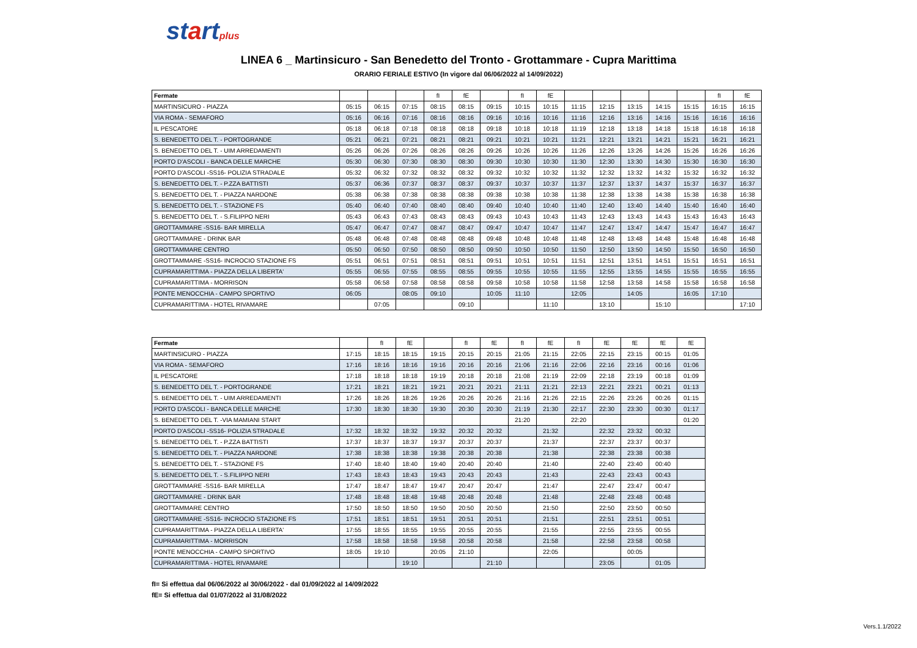startplus
LINEA 6 _ Martinsicuro - San Benedetto del Tronto - Grottammare - Cupra Marittima
ORARIO FERIALE ESTIVO (In vigore dal 06/06/2022 al 14/09/2022)
| Fermate | | | | fI | fE | | fI | fE | | | | | | fI | fE |
| --- | --- | --- | --- | --- | --- | --- | --- | --- | --- | --- | --- | --- | --- | --- | --- |
| MARTINSICURO - PIAZZA | 05:15 | 06:15 | 07:15 | 08:15 | 08:15 | 09:15 | 10:15 | 10:15 | 11:15 | 12:15 | 13:15 | 14:15 | 15:15 | 16:15 | 16:15 |
| VIA ROMA - SEMAFORO | 05:16 | 06:16 | 07:16 | 08:16 | 08:16 | 09:16 | 10:16 | 10:16 | 11:16 | 12:16 | 13:16 | 14:16 | 15:16 | 16:16 | 16:16 |
| IL PESCATORE | 05:18 | 06:18 | 07:18 | 08:18 | 08:18 | 09:18 | 10:18 | 10:18 | 11:19 | 12:18 | 13:18 | 14:18 | 15:18 | 16:18 | 16:18 |
| S. BENEDETTO DEL T. - PORTOGRANDE | 05:21 | 06:21 | 07:21 | 08:21 | 08:21 | 09:21 | 10:21 | 10:21 | 11:21 | 12:21 | 13:21 | 14:21 | 15:21 | 16:21 | 16:21 |
| S. BENEDETTO DEL T. - UIM ARREDAMENTI | 05:26 | 06:26 | 07:26 | 08:26 | 08:26 | 09:26 | 10:26 | 10:26 | 11:26 | 12:26 | 13:26 | 14:26 | 15:26 | 16:26 | 16:26 |
| PORTO D'ASCOLI - BANCA DELLE MARCHE | 05:30 | 06:30 | 07:30 | 08:30 | 08:30 | 09:30 | 10:30 | 10:30 | 11:30 | 12:30 | 13:30 | 14:30 | 15:30 | 16:30 | 16:30 |
| PORTO D'ASCOLI -SS16- POLIZIA STRADALE | 05:32 | 06:32 | 07:32 | 08:32 | 08:32 | 09:32 | 10:32 | 10:32 | 11:32 | 12:32 | 13:32 | 14:32 | 15:32 | 16:32 | 16:32 |
| S. BENEDETTO DEL T. - P.ZZA BATTISTI | 05:37 | 06:36 | 07:37 | 08:37 | 08:37 | 09:37 | 10:37 | 10:37 | 11:37 | 12:37 | 13:37 | 14:37 | 15:37 | 16:37 | 16:37 |
| S. BENEDETTO DEL T. - PIAZZA NARDONE | 05:38 | 06:38 | 07:38 | 08:38 | 08:38 | 09:38 | 10:38 | 10:38 | 11:38 | 12:38 | 13:38 | 14:38 | 15:38 | 16:38 | 16:38 |
| S. BENEDETTO DEL T. - STAZIONE FS | 05:40 | 06:40 | 07:40 | 08:40 | 08:40 | 09:40 | 10:40 | 10:40 | 11:40 | 12:40 | 13:40 | 14:40 | 15:40 | 16:40 | 16:40 |
| S. BENEDETTO DEL T. - S.FILIPPO NERI | 05:43 | 06:43 | 07:43 | 08:43 | 08:43 | 09:43 | 10:43 | 10:43 | 11:43 | 12:43 | 13:43 | 14:43 | 15:43 | 16:43 | 16:43 |
| GROTTAMMARE -SS16- BAR MIRELLA | 05:47 | 06:47 | 07:47 | 08:47 | 08:47 | 09:47 | 10:47 | 10:47 | 11:47 | 12:47 | 13:47 | 14:47 | 15:47 | 16:47 | 16:47 |
| GROTTAMMARE - DRINK BAR | 05:48 | 06:48 | 07:48 | 08:48 | 08:48 | 09:48 | 10:48 | 10:48 | 11:48 | 12:48 | 13:48 | 14:48 | 15:48 | 16:48 | 16:48 |
| GROTTAMMARE CENTRO | 05:50 | 06:50 | 07:50 | 08:50 | 08:50 | 09:50 | 10:50 | 10:50 | 11:50 | 12:50 | 13:50 | 14:50 | 15:50 | 16:50 | 16:50 |
| GROTTAMMARE -SS16- INCROCIO STAZIONE FS | 05:51 | 06:51 | 07:51 | 08:51 | 08:51 | 09:51 | 10:51 | 10:51 | 11:51 | 12:51 | 13:51 | 14:51 | 15:51 | 16:51 | 16:51 |
| CUPRAMARITTIMA - PIAZZA DELLA LIBERTA' | 05:55 | 06:55 | 07:55 | 08:55 | 08:55 | 09:55 | 10:55 | 10:55 | 11:55 | 12:55 | 13:55 | 14:55 | 15:55 | 16:55 | 16:55 |
| CUPRAMARITTIMA - MORRISON | 05:58 | 06:58 | 07:58 | 08:58 | 08:58 | 09:58 | 10:58 | 10:58 | 11:58 | 12:58 | 13:58 | 14:58 | 15:58 | 16:58 | 16:58 |
| PONTE MENOCCHIA - CAMPO SPORTIVO | 06:05 | | 08:05 | 09:10 | | 10:05 | 11:10 | | 12:05 | | 14:05 | | 16:05 | 17:10 | |
| CUPRAMARITTIMA - HOTEL RIVAMARE | | 07:05 | | | 09:10 | | | 11:10 | | 13:10 | | 15:10 | | | 17:10 |
| Fermate | | fI | fE | | fI | fE | fI | fE | fI | fE | fE | fE | fE |
| --- | --- | --- | --- | --- | --- | --- | --- | --- | --- | --- | --- | --- | --- |
| MARTINSICURO - PIAZZA | 17:15 | 18:15 | 18:15 | 19:15 | 20:15 | 20:15 | 21:05 | 21:15 | 22:05 | 22:15 | 23:15 | 00:15 | 01:05 |
| VIA ROMA - SEMAFORO | 17:16 | 18:16 | 18:16 | 19:16 | 20:16 | 20:16 | 21:06 | 21:16 | 22:06 | 22:16 | 23:16 | 00:16 | 01:06 |
| IL PESCATORE | 17:18 | 18:18 | 18:18 | 19:19 | 20:18 | 20:18 | 21:08 | 21:19 | 22:09 | 22:18 | 23:19 | 00:18 | 01:09 |
| S. BENEDETTO DEL T. - PORTOGRANDE | 17:21 | 18:21 | 18:21 | 19:21 | 20:21 | 20:21 | 21:11 | 21:21 | 22:13 | 22:21 | 23:21 | 00:21 | 01:13 |
| S. BENEDETTO DEL T. - UIM ARREDAMENTI | 17:26 | 18:26 | 18:26 | 19:26 | 20:26 | 20:26 | 21:16 | 21:26 | 22:15 | 22:26 | 23:26 | 00:26 | 01:15 |
| PORTO D'ASCOLI - BANCA DELLE MARCHE | 17:30 | 18:30 | 18:30 | 19:30 | 20:30 | 20:30 | 21:19 | 21:30 | 22:17 | 22:30 | 23:30 | 00:30 | 01:17 |
| S. BENEDETTO DEL T. -VIA MAMIANI START | | | | | | | 21:20 | | 22:20 | | | | 01:20 |
| PORTO D'ASCOLI -SS16- POLIZIA STRADALE | 17:32 | 18:32 | 18:32 | 19:32 | 20:32 | 20:32 | | 21:32 | | 22:32 | 23:32 | 00:32 | |
| S. BENEDETTO DEL T. - P.ZZA BATTISTI | 17:37 | 18:37 | 18:37 | 19:37 | 20:37 | 20:37 | | 21:37 | | 22:37 | 23:37 | 00:37 | |
| S. BENEDETTO DEL T. - PIAZZA NARDONE | 17:38 | 18:38 | 18:38 | 19:38 | 20:38 | 20:38 | | 21:38 | | 22:38 | 23:38 | 00:38 | |
| S. BENEDETTO DEL T. - STAZIONE FS | 17:40 | 18:40 | 18:40 | 19:40 | 20:40 | 20:40 | | 21:40 | | 22:40 | 23:40 | 00:40 | |
| S. BENEDETTO DEL T. - S.FILIPPO NERI | 17:43 | 18:43 | 18:43 | 19:43 | 20:43 | 20:43 | | 21:43 | | 22:43 | 23:43 | 00:43 | |
| GROTTAMMARE -SS16- BAR MIRELLA | 17:47 | 18:47 | 18:47 | 19:47 | 20:47 | 20:47 | | 21:47 | | 22:47 | 23:47 | 00:47 | |
| GROTTAMMARE - DRINK BAR | 17:48 | 18:48 | 18:48 | 19:48 | 20:48 | 20:48 | | 21:48 | | 22:48 | 23:48 | 00:48 | |
| GROTTAMMARE CENTRO | 17:50 | 18:50 | 18:50 | 19:50 | 20:50 | 20:50 | | 21:50 | | 22:50 | 23:50 | 00:50 | |
| GROTTAMMARE -SS16- INCROCIO STAZIONE FS | 17:51 | 18:51 | 18:51 | 19:51 | 20:51 | 20:51 | | 21:51 | | 22:51 | 23:51 | 00:51 | |
| CUPRAMARITTIMA - PIAZZA DELLA LIBERTA' | 17:55 | 18:55 | 18:55 | 19:55 | 20:55 | 20:55 | | 21:55 | | 22:55 | 23:55 | 00:55 | |
| CUPRAMARITTIMA - MORRISON | 17:58 | 18:58 | 18:58 | 19:58 | 20:58 | 20:58 | | 21:58 | | 22:58 | 23:58 | 00:58 | |
| PONTE MENOCCHIA - CAMPO SPORTIVO | 18:05 | 19:10 | | 20:05 | 21:10 | | | 22:05 | | | 00:05 | | |
| CUPRAMARITTIMA - HOTEL RIVAMARE | | | 19:10 | | | 21:10 | | | | 23:05 | | 01:05 | |
fI= Si effettua dal 06/06/2022 al 30/06/2022 - dal 01/09/2022 al 14/09/2022
fE= Si effettua dal 01/07/2022 al 31/08/2022
Vers.1.1/2022